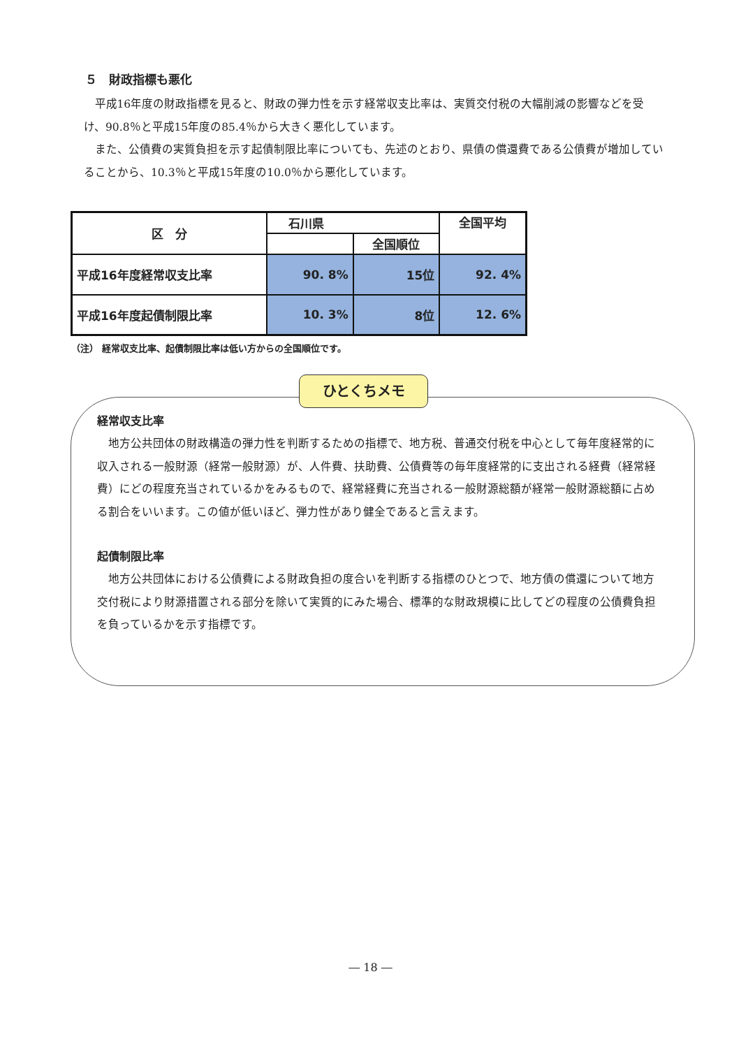５　財政指標も悪化
平成16年度の財政指標を見ると、財政の弾力性を示す経常収支比率は、実質交付税の大幅削減の影響などを受け、90.8％と平成15年度の85.4％から大きく悪化しています。
また、公債費の実質負担を示す起債制限比率についても、先述のとおり、県債の償還費である公債費が増加していることから、10.3％と平成15年度の10.0％から悪化しています。
| 区 分 | 石川県 | | 全国平均 |
| --- | --- | --- | --- |
| | | 全国順位 | |
| 平成16年度経常収支比率 | 90. 8% | 15位 | 92. 4% |
| 平成16年度起債制限比率 | 10. 3% | 8位 | 12. 6% |
（注） 経常収支比率、起債制限比率は低い方からの全国順位です。
ひとくちメモ
経常収支比率
地方公共団体の財政構造の弾力性を判断するための指標で、地方税、普通交付税を中心として毎年度経常的に収入される一般財源（経常一般財源）が、人件費、扶助費、公債費等の毎年度経常的に支出される経費（経常経費）にどの程度充当されているかをみるもので、経常経費に充当される一般財源総額が経常一般財源総額に占める割合をいいます。この値が低いほど、弾力性があり健全であると言えます。
起債制限比率
地方公共団体における公債費による財政負担の度合いを判断する指標のひとつで、地方債の償還について地方交付税により財源措置される部分を除いて実質的にみた場合、標準的な財政規模に比してどの程度の公債費負担を負っているかを示す指標です。
― 18 ―